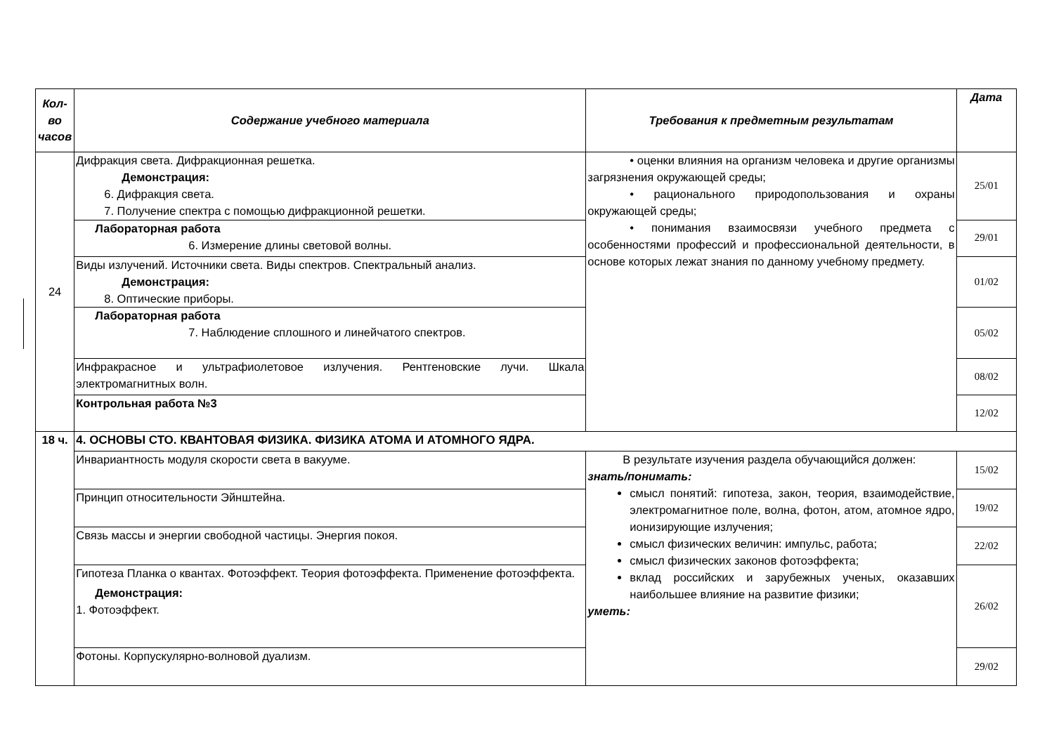| Кол-во часов | Содержание учебного материала | Требования к предметным результатам | Дата |
| --- | --- | --- | --- |
| 24 | Дифракция света. Дифракционная решетка. Демонстрация: 6. Дифракция света. 7. Получение спектра с помощью дифракционной решетки. | • оценки влияния на организм человека и другие организмы загрязнения окружающей среды; • рационального природопользования и охраны окружающей среды; • понимания взаимосвязи учебного предмета с особенностями профессий и профессиональной деятельности, в основе которых лежат знания по данному учебному предмету. | 25/01 |
| | Лабораторная работа 6. Измерение длины световой волны. | | 29/01 |
| | Виды излучений. Источники света. Виды спектров. Спектральный анализ. Демонстрация: 8. Оптические приборы. | | 01/02 |
| | Лабораторная работа 7. Наблюдение сплошного и линейчатого спектров. | | 05/02 |
| | Инфракрасное и ультрафиолетовое излучения. Рентгеновские лучи. Шкала электромагнитных волн. | | 08/02 |
| | Контрольная работа №3 | | 12/02 |
| 18 ч. | 4. ОСНОВЫ СТО. КВАНТОВАЯ ФИЗИКА. ФИЗИКА АТОМА И АТОМНОГО ЯДРА. | | |
| | Инвариантность модуля скорости света в вакууме. | В результате изучения раздела обучающийся должен: знать/понимать: смысл понятий: гипотеза, закон, теория, взаимодействие, электромагнитное поле, волна, фотон, атом, атомное ядро, ионизирующие излучения; смысл физических величин: импульс, работа; смысл физических законов фотоэффекта; вклад российских и зарубежных ученых, оказавших наибольшее влияние на развитие физики; уметь: | 15/02 |
| | Принцип относительности Эйнштейна. | | 19/02 |
| | Связь массы и энергии свободной частицы. Энергия покоя. | | 22/02 |
| | Гипотеза Планка о квантах. Фотоэффект. Теория фотоэффекта. Применение фотоэффекта. Демонстрация: 1. Фотоэффект. | | 26/02 |
| | Фотоны. Корпускулярно-волновой дуализм. | | 29/02 |